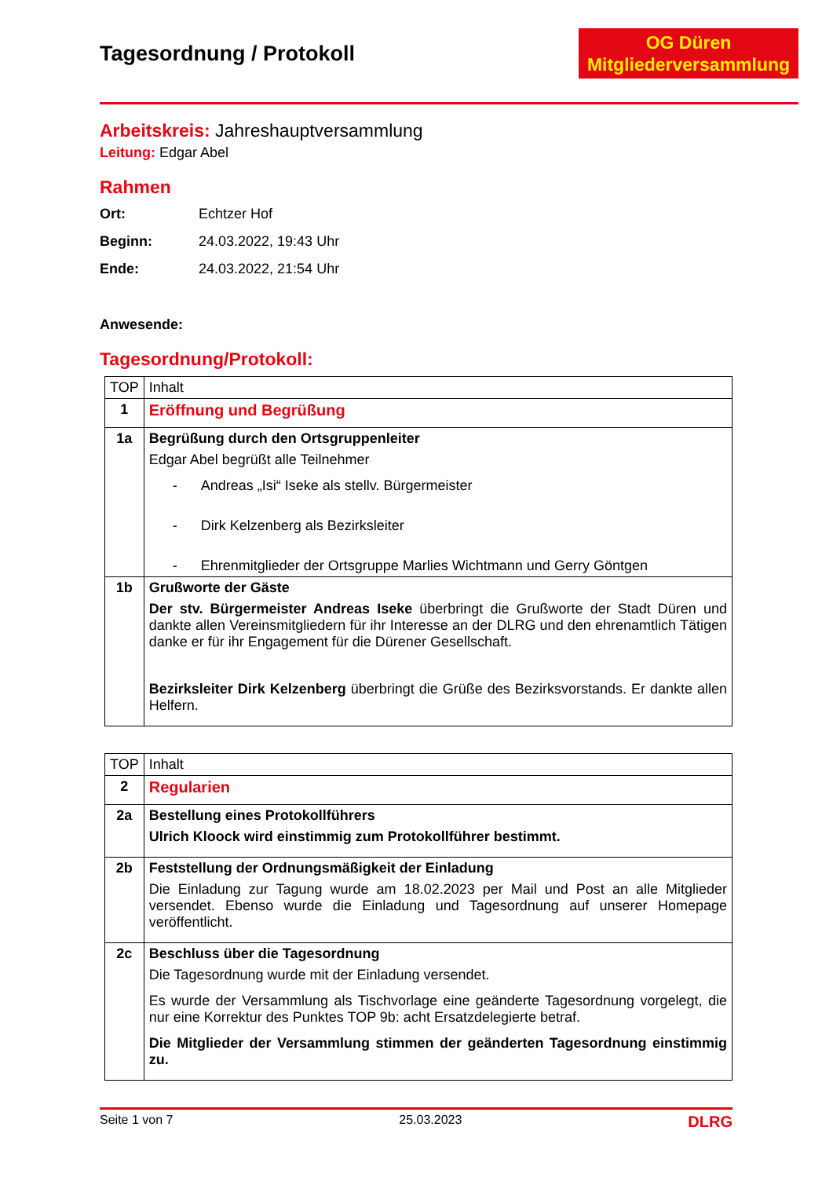Tagesordnung / Protokoll
OG Düren
Mitgliederversammlung
Arbeitskreis: Jahreshauptversammlung
Leitung: Edgar Abel
Rahmen
Ort: Echtzer Hof
Beginn: 24.03.2022, 19:43 Uhr
Ende: 24.03.2022, 21:54 Uhr
Anwesende:
Tagesordnung/Protokoll:
| TOP | Inhalt |
| --- | --- |
| 1 | Eröffnung und Begrüßung |
| 1a | Begrüßung durch den Ortsgruppenleiter Edgar Abel begrüßt alle Teilnehmer - Andreas „Isi“ Iseke als stellv. Bürgermeister - Dirk Kelzenberg als Bezirksleiter - Ehrenmitglieder der Ortsgruppe Marlies Wichtmann und Gerry Göntgen |
| 1b | Grußworte der Gäste Der stv. Bürgermeister Andreas Iseke überbringt die Grußworte der Stadt Düren und dankte allen Vereinsmitgliedern für ihr Interesse an der DLRG und den ehrenamtlich Tätigen danke er für ihr Engagement für die Dürener Gesellschaft. Bezirksleiter Dirk Kelzenberg überbringt die Grüße des Bezirksvorstands. Er dankte allen Helfern. |
| TOP | Inhalt |
| --- | --- |
| 2 | Regularien |
| 2a | Bestellung eines Protokollführers Ulrich Kloock wird einstimmig zum Protokollführer bestimmt. |
| 2b | Feststellung der Ordnungsmäßigkeit der Einladung Die Einladung zur Tagung wurde am 18.02.2023 per Mail und Post an alle Mitglieder versendet. Ebenso wurde die Einladung und Tagesordnung auf unserer Homepage veröffentlicht. |
| 2c | Beschluss über die Tagesordnung Die Tagesordnung wurde mit der Einladung versendet. Es wurde der Versammlung als Tischvorlage eine geänderte Tagesordnung vorgelegt, die nur eine Korrektur des Punktes TOP 9b: acht Ersatzdelegierte betraf. Die Mitglieder der Versammlung stimmen der geänderten Tagesordnung einstimmig zu. |
Seite 1 von 7 25.03.2023 DLRG